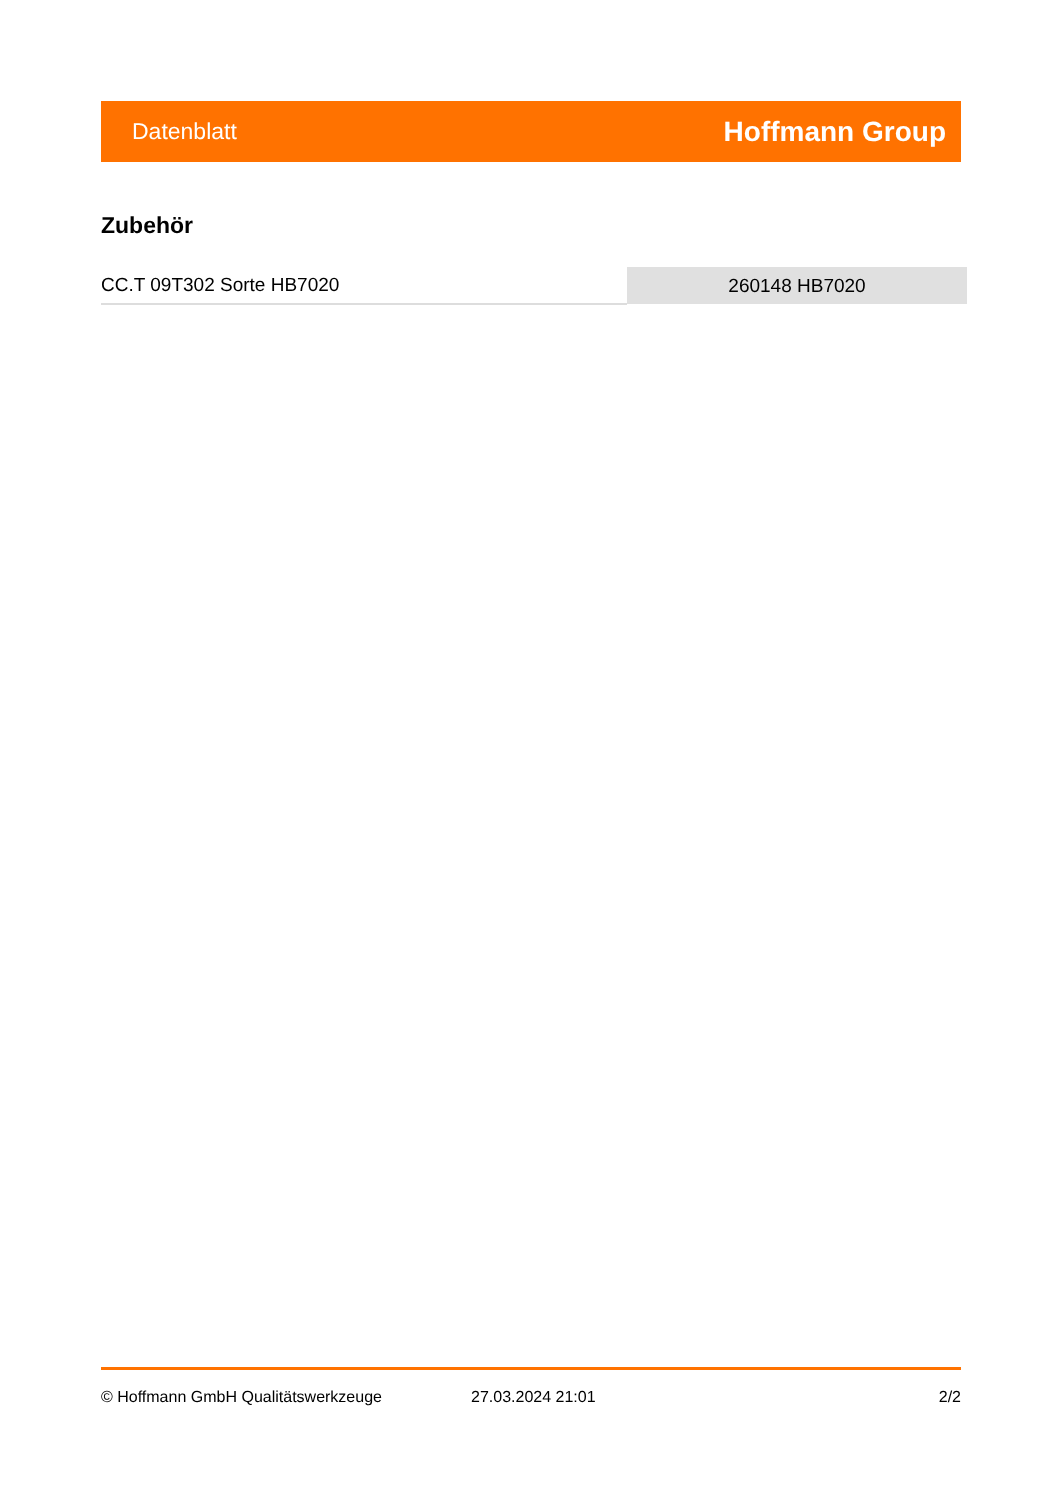Datenblatt Hoffmann Group
Zubehör
| CC.T 09T302 Sorte HB7020 | 260148 HB7020 |
© Hoffmann GmbH Qualitätswerkzeuge 27.03.2024 21:01 2/2